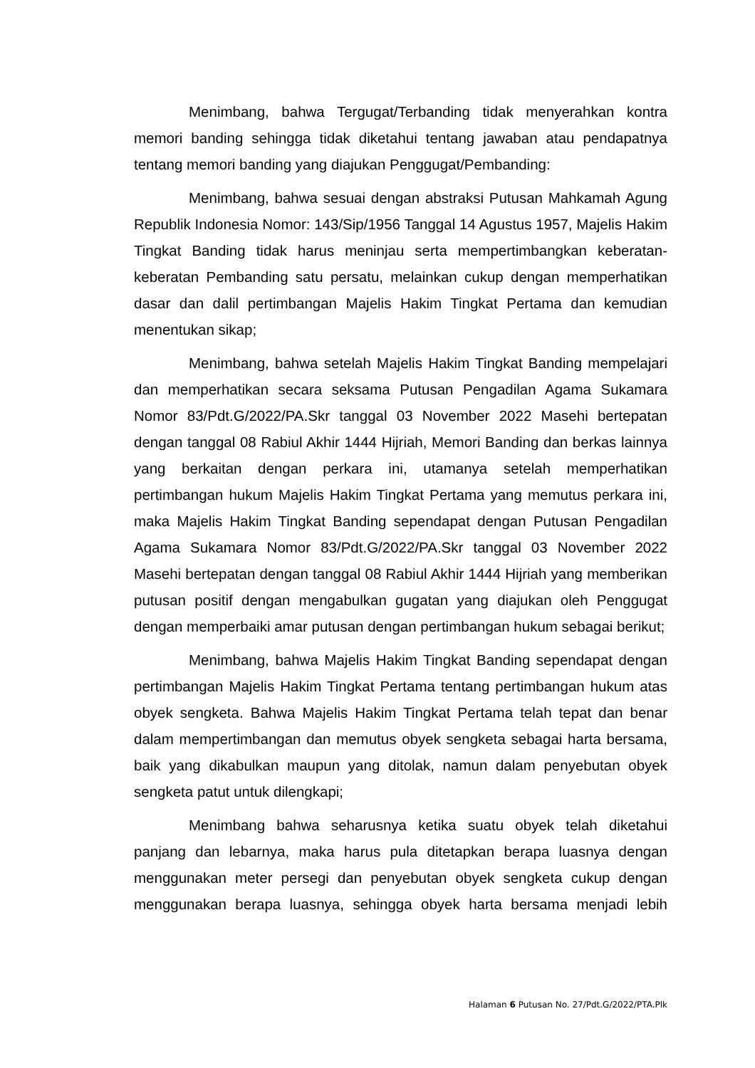Menimbang, bahwa Tergugat/Terbanding tidak menyerahkan kontra memori banding sehingga tidak diketahui tentang jawaban atau pendapatnya tentang memori banding yang diajukan Penggugat/Pembanding:
Menimbang, bahwa sesuai dengan abstraksi Putusan Mahkamah Agung Republik Indonesia Nomor: 143/Sip/1956 Tanggal 14 Agustus 1957, Majelis Hakim Tingkat Banding tidak harus meninjau serta mempertimbangkan keberatan-keberatan Pembanding satu persatu, melainkan cukup dengan memperhatikan dasar dan dalil pertimbangan Majelis Hakim Tingkat Pertama dan kemudian menentukan sikap;
Menimbang, bahwa setelah Majelis Hakim Tingkat Banding mempelajari dan memperhatikan secara seksama Putusan Pengadilan Agama Sukamara Nomor 83/Pdt.G/2022/PA.Skr tanggal 03 November 2022 Masehi bertepatan dengan tanggal 08 Rabiul Akhir 1444 Hijriah, Memori Banding dan berkas lainnya yang berkaitan dengan perkara ini, utamanya setelah memperhatikan pertimbangan hukum Majelis Hakim Tingkat Pertama yang memutus perkara ini, maka Majelis Hakim Tingkat Banding sependapat dengan Putusan Pengadilan Agama Sukamara Nomor 83/Pdt.G/2022/PA.Skr tanggal 03 November 2022 Masehi bertepatan dengan tanggal 08 Rabiul Akhir 1444 Hijriah yang memberikan putusan positif dengan mengabulkan gugatan yang diajukan oleh Penggugat dengan memperbaiki amar putusan dengan pertimbangan hukum sebagai berikut;
Menimbang, bahwa Majelis Hakim Tingkat Banding sependapat dengan pertimbangan Majelis Hakim Tingkat Pertama tentang pertimbangan hukum atas obyek sengketa. Bahwa Majelis Hakim Tingkat Pertama telah tepat dan benar dalam mempertimbangan dan memutus obyek sengketa sebagai harta bersama, baik yang dikabulkan maupun yang ditolak, namun dalam penyebutan obyek sengketa patut untuk dilengkapi;
Menimbang bahwa seharusnya ketika suatu obyek telah diketahui panjang dan lebarnya, maka harus pula ditetapkan berapa luasnya dengan menggunakan meter persegi dan penyebutan obyek sengketa cukup dengan menggunakan berapa luasnya, sehingga obyek harta bersama menjadi lebih
Halaman 6 Putusan No. 27/Pdt.G/2022/PTA.Plk